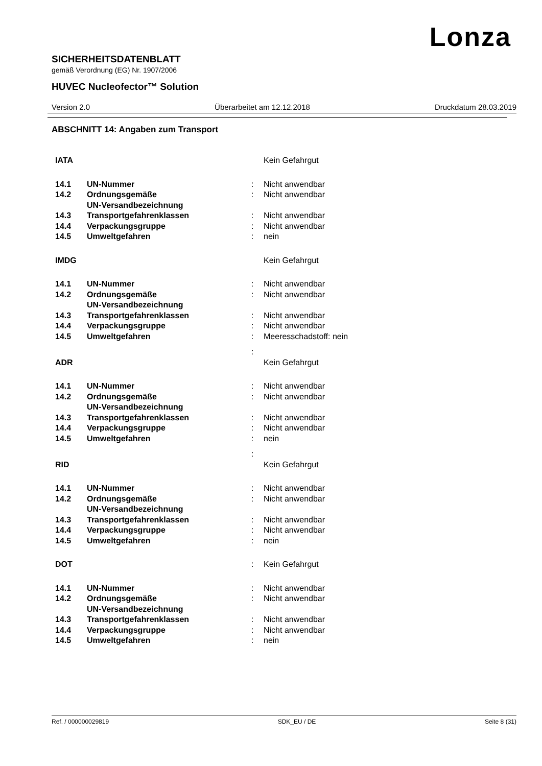Lonza
SICHERHEITSDATENBLATT
gemäß Verordnung (EG) Nr. 1907/2006
HUVEC Nucleofector™ Solution
Version 2.0 Überarbeitet am 12.12.2018 Druckdatum 28.03.2019
ABSCHNITT 14: Angaben zum Transport
| IATA | | | Kein Gefahrgut |
| 14.1 | UN-Nummer | : | Nicht anwendbar |
| 14.2 | Ordnungsgemäße UN-Versandbezeichnung | : | Nicht anwendbar |
| 14.3 | Transportgefahrenklassen | : | Nicht anwendbar |
| 14.4 | Verpackungsgruppe | : | Nicht anwendbar |
| 14.5 | Umweltgefahren | : | nein |
| IMDG | | | Kein Gefahrgut |
| 14.1 | UN-Nummer | : | Nicht anwendbar |
| 14.2 | Ordnungsgemäße UN-Versandbezeichnung | : | Nicht anwendbar |
| 14.3 | Transportgefahrenklassen | : | Nicht anwendbar |
| 14.4 | Verpackungsgruppe | : | Nicht anwendbar |
| 14.5 | Umweltgefahren | : | Meeresschadstoff: nein |
| | | : | |
| ADR | | | Kein Gefahrgut |
| 14.1 | UN-Nummer | : | Nicht anwendbar |
| 14.2 | Ordnungsgemäße UN-Versandbezeichnung | : | Nicht anwendbar |
| 14.3 | Transportgefahrenklassen | : | Nicht anwendbar |
| 14.4 | Verpackungsgruppe | : | Nicht anwendbar |
| 14.5 | Umweltgefahren | : | nein |
| | | : | |
| RID | | | Kein Gefahrgut |
| 14.1 | UN-Nummer | : | Nicht anwendbar |
| 14.2 | Ordnungsgemäße UN-Versandbezeichnung | : | Nicht anwendbar |
| 14.3 | Transportgefahrenklassen | : | Nicht anwendbar |
| 14.4 | Verpackungsgruppe | : | Nicht anwendbar |
| 14.5 | Umweltgefahren | : | nein |
| DOT | | : | Kein Gefahrgut |
| 14.1 | UN-Nummer | : | Nicht anwendbar |
| 14.2 | Ordnungsgemäße UN-Versandbezeichnung | : | Nicht anwendbar |
| 14.3 | Transportgefahrenklassen | : | Nicht anwendbar |
| 14.4 | Verpackungsgruppe | : | Nicht anwendbar |
| 14.5 | Umweltgefahren | : | nein |
Ref. / 000000029819 SDK_EU / DE Seite 8 (31)